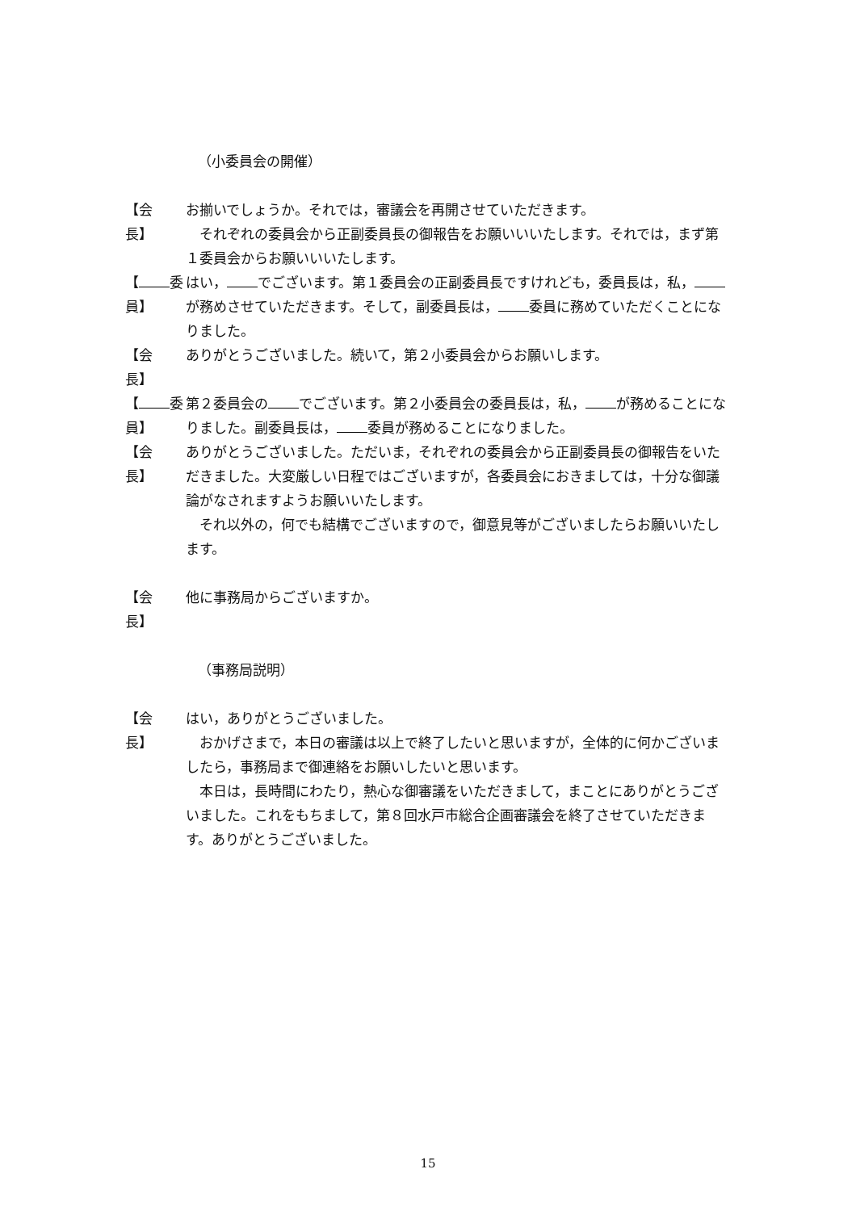（小委員会の開催）
【会　 長】
お揃いでしょうか。それでは，審議会を再開させていただきます。
それぞれの委員会から正副委員長の御報告をお願いいいたします。それでは，まず第１委員会からお願いいいたします。
【 委員】
はい， でございます。第１委員会の正副委員長ですけれども，委員長は，私， が務めさせていただきます。そして，副委員長は， 委員に務めていただくことになりました。
【会　 長】
ありがとうございました。続いて，第２小委員会からお願いします。
【 委員】
第２委員会の でございます。第２小委員会の委員長は，私， が務めることになりました。副委員長は， 委員が務めることになりました。
【会　 長】
ありがとうございました。ただいま，それぞれの委員会から正副委員長の御報告をいただきました。大変厳しい日程ではございますが，各委員会におきましては，十分な御議論がなされますようお願いいたします。
それ以外の，何でも結構でございますので，御意見等がございましたらお願いいたします。
【会　 長】
他に事務局からございますか。
（事務局説明）
【会　 長】
はい，ありがとうございました。
おかげさまで，本日の審議は以上で終了したいと思いますが，全体的に何かございましたら，事務局まで御連絡をお願いしたいと思います。
本日は，長時間にわたり，熱心な御審議をいただきまして，まことにありがとうございました。これをもちまして，第８回水戸市総合企画審議会を終了させていただきます。ありがとうございました。
15